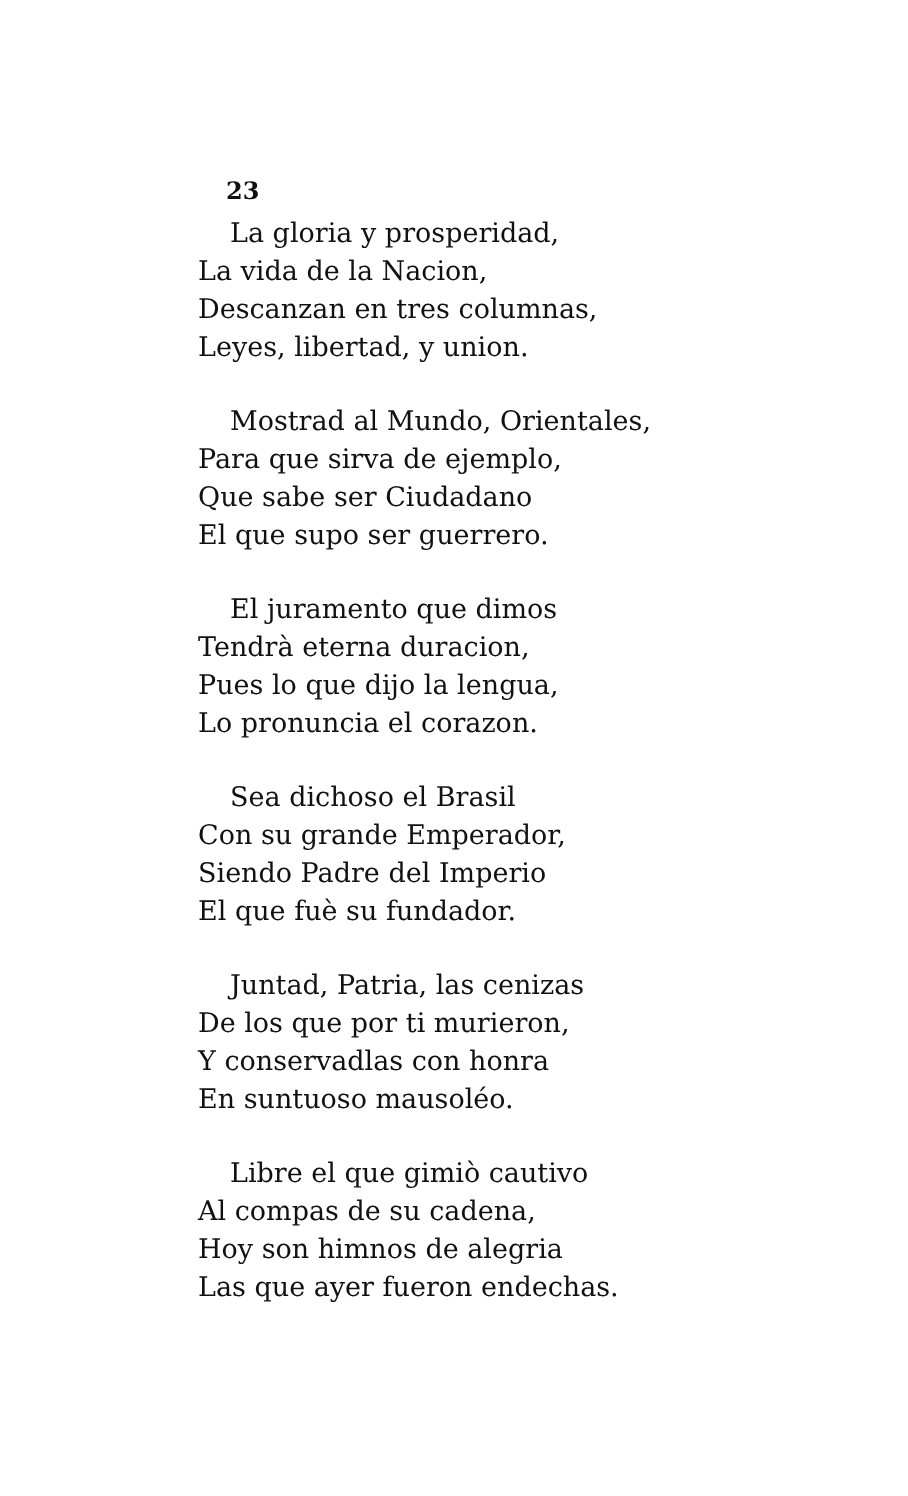23
La gloria y prosperidad,
La vida de la Nacion,
Descanzan en tres columnas,
Leyes, libertad, y union.
Mostrad al Mundo, Orientales,
Para que sirva de ejemplo,
Que sabe ser Ciudadano
El que supo ser guerrero.
El juramento que dimos
Tendrà eterna duracion,
Pues lo que dijo la lengua,
Lo pronuncia el corazon.
Sea dichoso el Brasil
Con su grande Emperador,
Siendo Padre del Imperio
El que fuè su fundador.
Juntad, Patria, las cenizas
De los que por ti murieron,
Y conservadlas con honra
En suntuoso mausoléo.
Libre el que gimiò cautivo
Al compas de su cadena,
Hoy son himnos de alegria
Las que ayer fueron endechas.